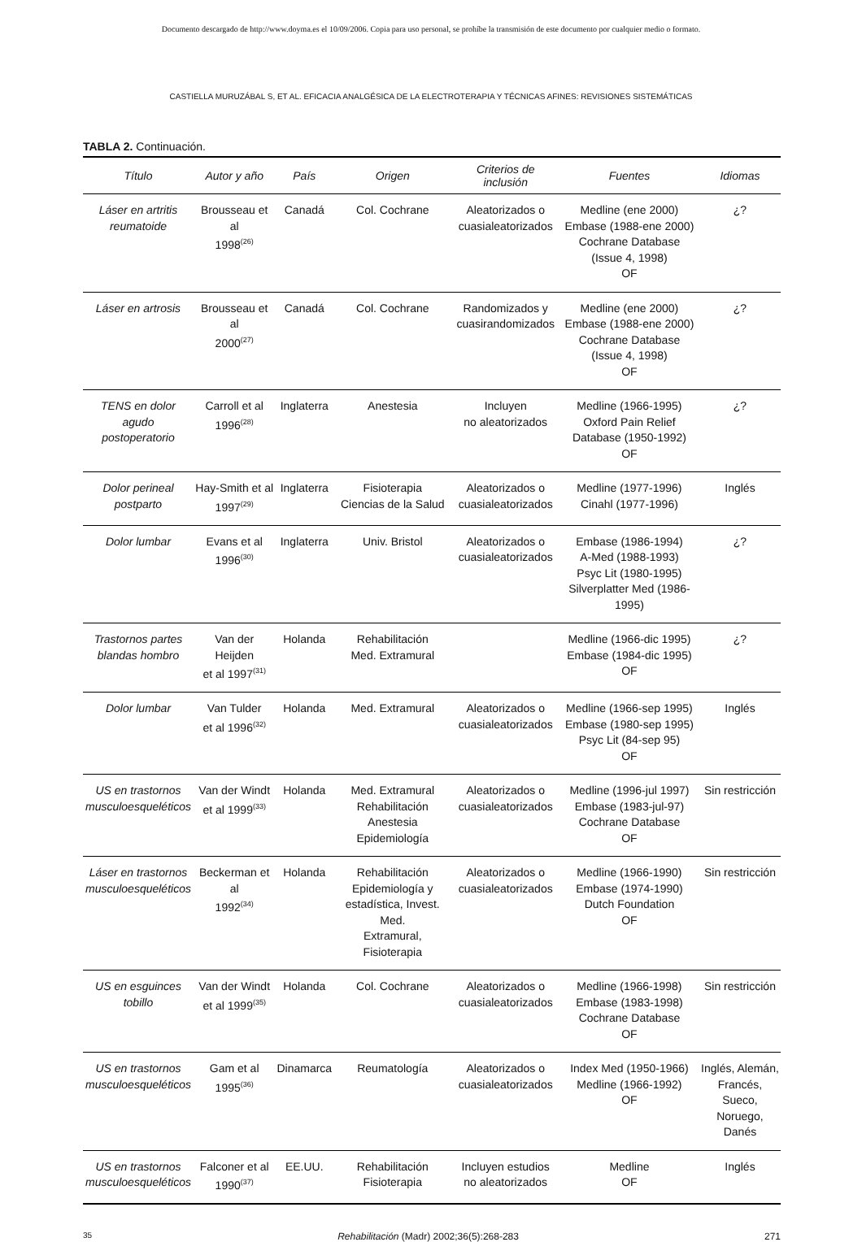Documento descargado de http://www.doyma.es el 10/09/2006. Copia para uso personal, se prohíbe la transmisión de este documento por cualquier medio o formato.
CASTIELLA MURUZÁBAL S, ET AL. EFICACIA ANALGÉSICA DE LA ELECTROTERAPIA Y TÉCNICAS AFINES: REVISIONES SISTEMÁTICAS
TABLA 2. Continuación.
| Título | Autor y año | País | Origen | Criterios de inclusión | Fuentes | Idiomas |
| --- | --- | --- | --- | --- | --- | --- |
| Láser en artritis reumatoide | Brousseau et al 1998<sup>(26)</sup> | Canadá | Col. Cochrane | Aleatorizados o cuasialeatorizados | Medline (ene 2000) Embase (1988-ene 2000) Cochrane Database (Issue 4, 1998) OF | ¿? |
| Láser en artrosis | Brousseau et al 2000<sup>(27)</sup> | Canadá | Col. Cochrane | Randomizados y cuasirandomizados | Medline (ene 2000) Embase (1988-ene 2000) Cochrane Database (Issue 4, 1998) OF | ¿? |
| TENS en dolor agudo postoperatorio | Carroll et al 1996<sup>(28)</sup> | Inglaterra | Anestesia | Incluyen no aleatorizados | Medline (1966-1995) Oxford Pain Relief Database (1950-1992) OF | ¿? |
| Dolor perineal postparto | Hay-Smith et al 1997<sup>(29)</sup> | Inglaterra | Fisioterapia Ciencias de la Salud | Aleatorizados o cuasialeatorizados | Medline (1977-1996) Cinahl (1977-1996) | Inglés |
| Dolor lumbar | Evans et al 1996<sup>(30)</sup> | Inglaterra | Univ. Bristol | Aleatorizados o cuasialeatorizados | Embase (1986-1994) A-Med (1988-1993) Psyc Lit (1980-1995) Silverplatter Med (1986-1995) | ¿? |
| Trastornos partes blandas hombro | Van der Heijden et al 1997<sup>(31)</sup> | Holanda | Rehabilitación Med. Extramural | | Medline (1966-dic 1995) Embase (1984-dic 1995) OF | ¿? |
| Dolor lumbar | Van Tulder et al 1996<sup>(32)</sup> | Holanda | Med. Extramural | Aleatorizados o cuasialeatorizados | Medline (1966-sep 1995) Embase (1980-sep 1995) Psyc Lit (84-sep 95) OF | Inglés |
| US en trastornos musculoesqueléticos | Van der Windt et al 1999<sup>(33)</sup> | Holanda | Med. Extramural Rehabilitación Anestesia Epidemiología | Aleatorizados o cuasialeatorizados | Medline (1996-jul 1997) Embase (1983-jul-97) Cochrane Database OF | Sin restricción |
| Láser en trastornos musculoesqueléticos | Beckerman et al 1992<sup>(34)</sup> | Holanda | Rehabilitación Epidemiología y estadística, Invest. Med. Extramural, Fisioterapia | Aleatorizados o cuasialeatorizados | Medline (1966-1990) Embase (1974-1990) Dutch Foundation OF | Sin restricción |
| US en esguinces tobillo | Van der Windt et al 1999<sup>(35)</sup> | Holanda | Col. Cochrane | Aleatorizados o cuasialeatorizados | Medline (1966-1998) Embase (1983-1998) Cochrane Database OF | Sin restricción |
| US en trastornos musculoesqueléticos | Gam et al 1995<sup>(36)</sup> | Dinamarca | Reumatología | Aleatorizados o cuasialeatorizados | Index Med (1950-1966) Medline (1966-1992) OF | Inglés, Alemán, Francés, Sueco, Noruego, Danés |
| US en trastornos musculoesqueléticos | Falconer et al 1990<sup>(37)</sup> | EE.UU. | Rehabilitación Fisioterapia | Incluyen estudios no aleatorizados | Medline OF | Inglés |
35 Rehabilitación (Madr) 2002;36(5):268-283 271